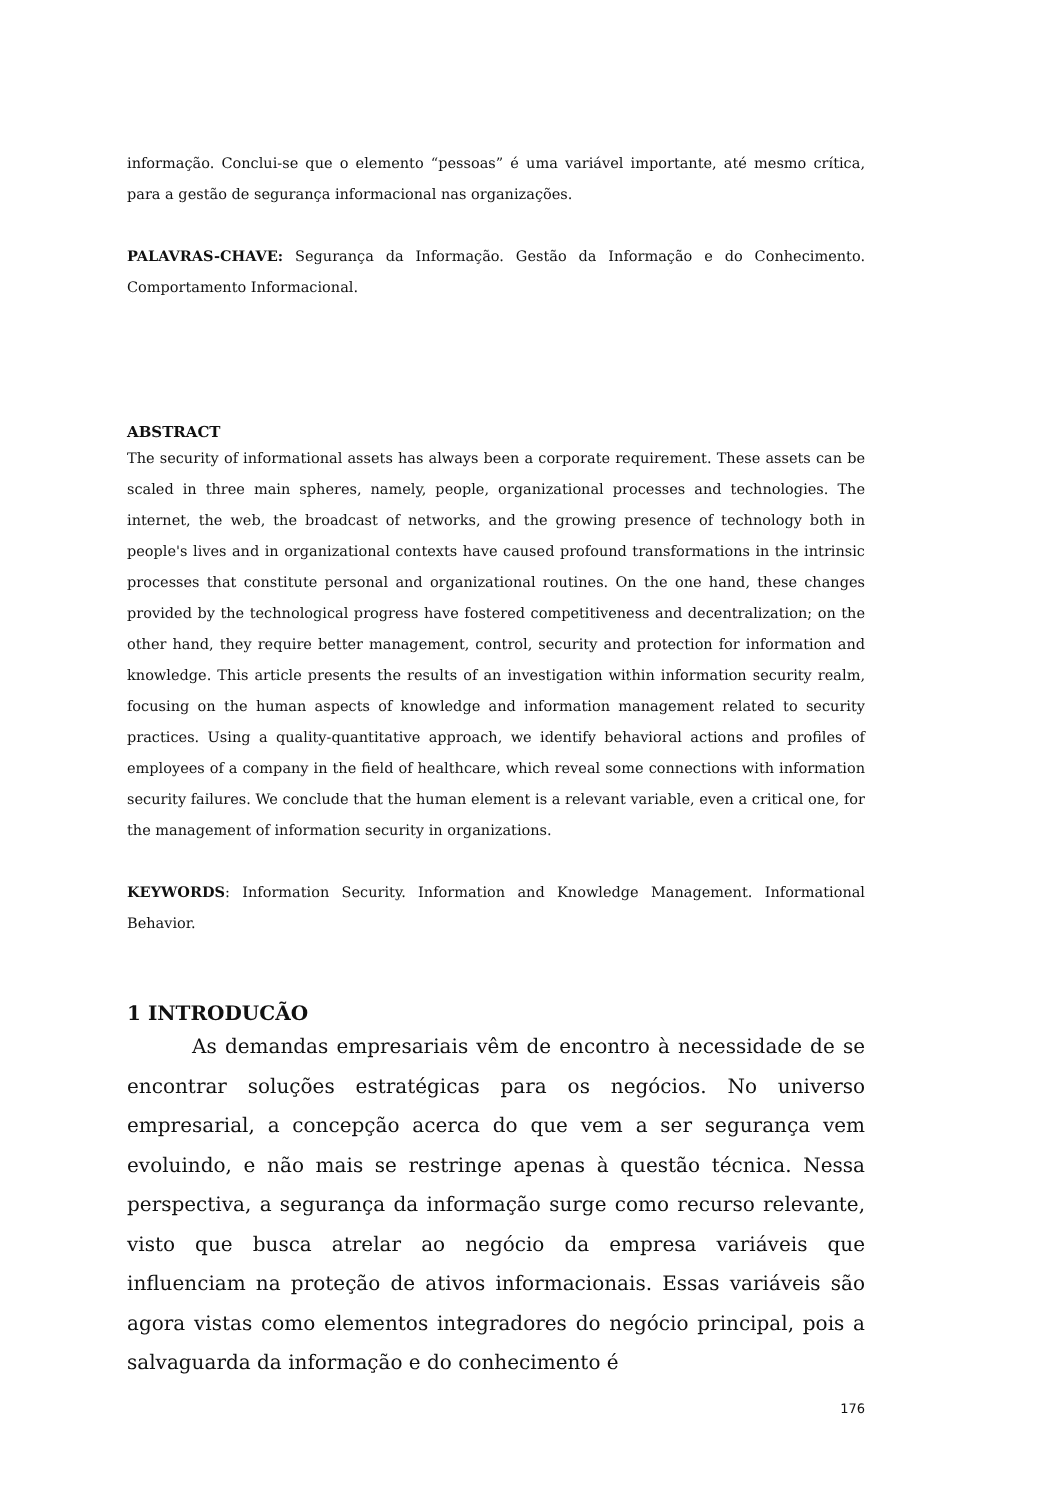informação. Conclui-se que o elemento “pessoas” é uma variável importante, até mesmo crítica, para a gestão de segurança informacional nas organizações.
PALAVRAS-CHAVE: Segurança da Informação. Gestão da Informação e do Conhecimento. Comportamento Informacional.
ABSTRACT
The security of informational assets has always been a corporate requirement. These assets can be scaled in three main spheres, namely, people, organizational processes and technologies. The internet, the web, the broadcast of networks, and the growing presence of technology both in people's lives and in organizational contexts have caused profound transformations in the intrinsic processes that constitute personal and organizational routines. On the one hand, these changes provided by the technological progress have fostered competitiveness and decentralization; on the other hand, they require better management, control, security and protection for information and knowledge. This article presents the results of an investigation within information security realm, focusing on the human aspects of knowledge and information management related to security practices. Using a quality-quantitative approach, we identify behavioral actions and profiles of employees of a company in the field of healthcare, which reveal some connections with information security failures. We conclude that the human element is a relevant variable, even a critical one, for the management of information security in organizations.
KEYWORDS: Information Security. Information and Knowledge Management. Informational Behavior.
1 INTRODUCÃO
As demandas empresariais vêm de encontro à necessidade de se encontrar soluções estratégicas para os negócios. No universo empresarial, a concepção acerca do que vem a ser segurança vem evoluindo, e não mais se restringe apenas à questão técnica. Nessa perspectiva, a segurança da informação surge como recurso relevante, visto que busca atrelar ao negócio da empresa variáveis que influenciam na proteção de ativos informacionais. Essas variáveis são agora vistas como elementos integradores do negócio principal, pois a salvaguarda da informação e do conhecimento é
176